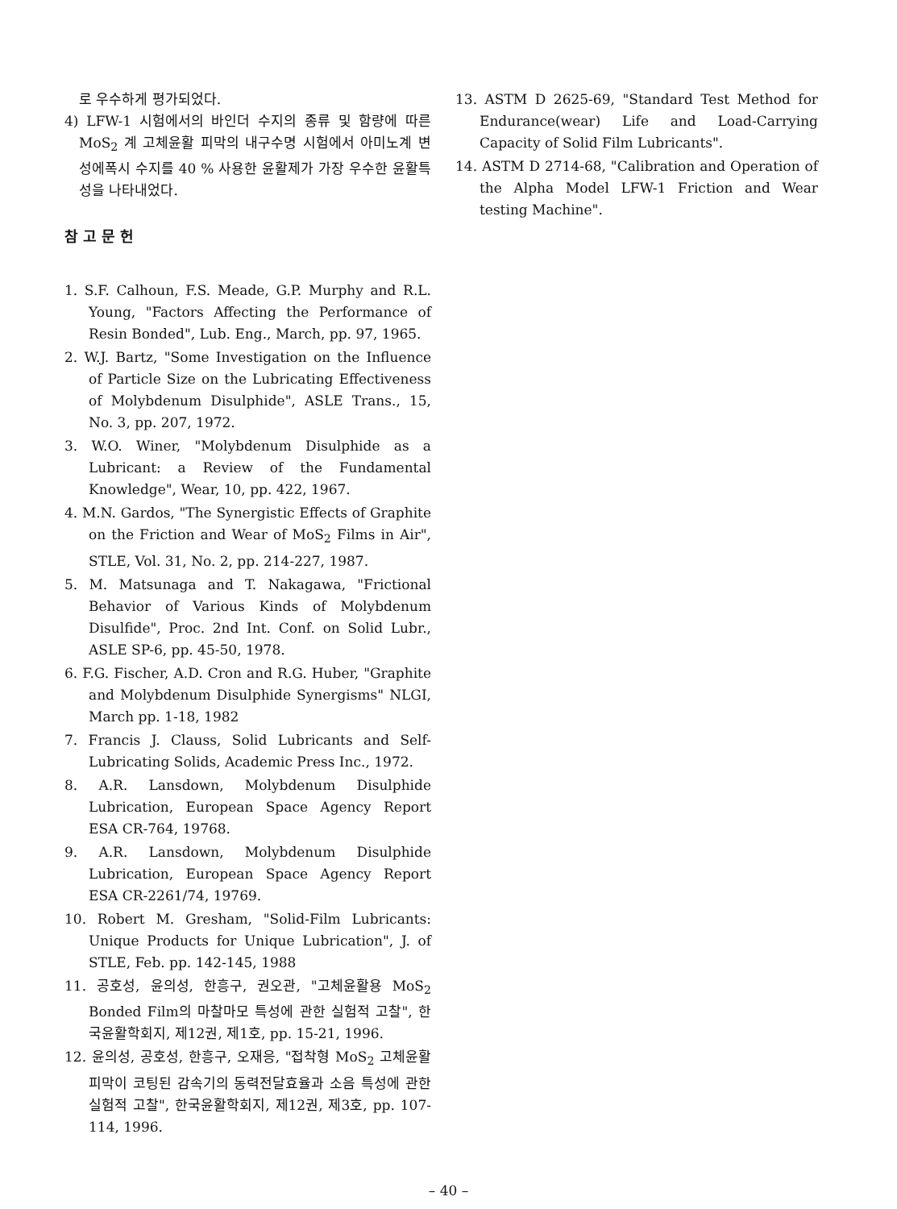로 우수하게 평가되었다.
4) LFW-1 시험에서의 바인더 수지의 종류 및 함량에 따른 MoS<sub>2</sub> 계 고체윤활 피막의 내구수명 시험에서 아미노계 변성에폭시 수지를 40 % 사용한 윤활제가 가장 우수한 윤활특성을 나타내었다.
참고문헌
1. S.F. Calhoun, F.S. Meade, G.P. Murphy and R.L. Young, "Factors Affecting the Performance of Resin Bonded", Lub. Eng., March, pp. 97, 1965.
2. W.J. Bartz, "Some Investigation on the Influence of Particle Size on the Lubricating Effectiveness of Molybdenum Disulphide", ASLE Trans., 15, No. 3, pp. 207, 1972.
3. W.O. Winer, "Molybdenum Disulphide as a Lubricant: a Review of the Fundamental Knowledge", Wear, 10, pp. 422, 1967.
4. M.N. Gardos, "The Synergistic Effects of Graphite on the Friction and Wear of MoS<sub>2</sub> Films in Air", STLE, Vol. 31, No. 2, pp. 214-227, 1987.
5. M. Matsunaga and T. Nakagawa, "Frictional Behavior of Various Kinds of Molybdenum Disulfide", Proc. 2nd Int. Conf. on Solid Lubr., ASLE SP-6, pp. 45-50, 1978.
6. F.G. Fischer, A.D. Cron and R.G. Huber, "Graphite and Molybdenum Disulphide Synergisms" NLGI, March pp. 1-18, 1982
7. Francis J. Clauss, Solid Lubricants and Self-Lubricating Solids, Academic Press Inc., 1972.
8. A.R. Lansdown, Molybdenum Disulphide Lubrication, European Space Agency Report ESA CR-764, 19768.
9. A.R. Lansdown, Molybdenum Disulphide Lubrication, European Space Agency Report ESA CR-2261/74, 19769.
10. Robert M. Gresham, "Solid-Film Lubricants: Unique Products for Unique Lubrication", J. of STLE, Feb. pp. 142-145, 1988
11. 공호성, 윤의성, 한흥구, 권오관, "고체윤활용 MoS<sub>2</sub> Bonded Film의 마찰마모 특성에 관한 실험적 고찰", 한국윤활학회지, 제12권, 제1호, pp. 15-21, 1996.
12. 윤의성, 공호성, 한흥구, 오재응, "접착형 MoS<sub>2</sub> 고체윤활피막이 코팅된 감속기의 동력전달효율과 소음 특성에 관한 실험적 고찰", 한국윤활학회지, 제12권, 제3호, pp. 107-114, 1996.
13. ASTM D 2625-69, "Standard Test Method for Endurance(wear) Life and Load-Carrying Capacity of Solid Film Lubricants".
14. ASTM D 2714-68, "Calibration and Operation of the Alpha Model LFW-1 Friction and Wear testing Machine".
– 40 –